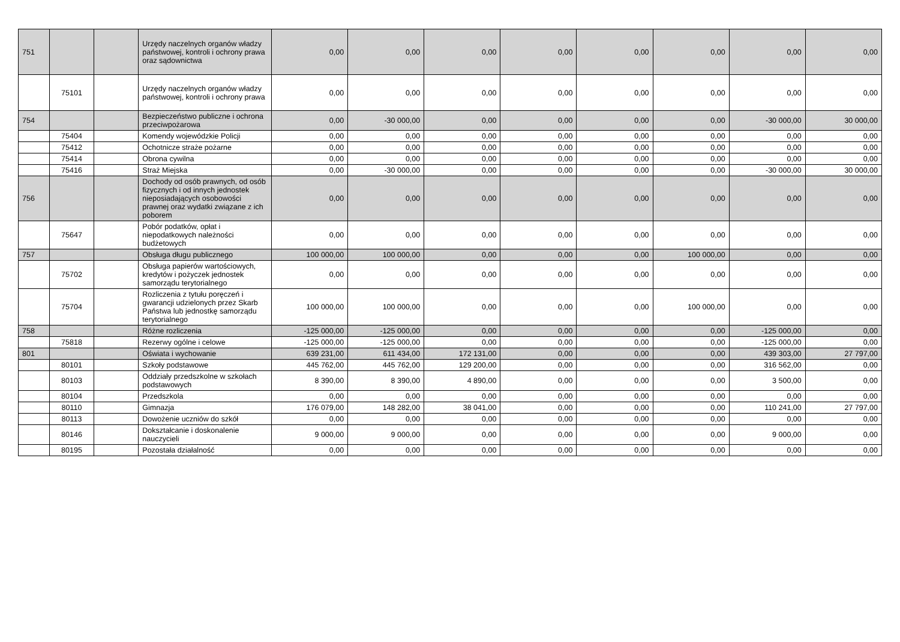| 751 | | | Urzędy naczelnych organów władzy państwowej, kontroli i ochrony prawa oraz sądownictwa | 0,00 | 0,00 | 0,00 | 0,00 | 0,00 | 0,00 | 0,00 | 0,00 |
| | 75101 | | Urzędy naczelnych organów władzy państwowej, kontroli i ochrony prawa | 0,00 | 0,00 | 0,00 | 0,00 | 0,00 | 0,00 | 0,00 | 0,00 |
| 754 | | | Bezpieczeństwo publiczne i ochrona przeciwpożarowa | 0,00 | -30 000,00 | 0,00 | 0,00 | 0,00 | 0,00 | -30 000,00 | 30 000,00 |
| | 75404 | | Komendy wojewódzkie Policji | 0,00 | 0,00 | 0,00 | 0,00 | 0,00 | 0,00 | 0,00 | 0,00 |
| | 75412 | | Ochotnicze straże pożarne | 0,00 | 0,00 | 0,00 | 0,00 | 0,00 | 0,00 | 0,00 | 0,00 |
| | 75414 | | Obrona cywilna | 0,00 | 0,00 | 0,00 | 0,00 | 0,00 | 0,00 | 0,00 | 0,00 |
| | 75416 | | Straż Miejska | 0,00 | -30 000,00 | 0,00 | 0,00 | 0,00 | 0,00 | -30 000,00 | 30 000,00 |
| 756 | | | Dochody od osób prawnych, od osób fizycznych i od innych jednostek nieposiadających osobowości prawnej oraz wydatki związane z ich poborem | 0,00 | 0,00 | 0,00 | 0,00 | 0,00 | 0,00 | 0,00 | 0,00 |
| | 75647 | | Pobór podatków, opłat i niepodatkowych należności budżetowych | 0,00 | 0,00 | 0,00 | 0,00 | 0,00 | 0,00 | 0,00 | 0,00 |
| 757 | | | Obsługa długu publicznego | 100 000,00 | 100 000,00 | 0,00 | 0,00 | 0,00 | 100 000,00 | 0,00 | 0,00 |
| | 75702 | | Obsługa papierów wartościowych, kredytów i pożyczek jednostek samorządu terytorialnego | 0,00 | 0,00 | 0,00 | 0,00 | 0,00 | 0,00 | 0,00 | 0,00 |
| | 75704 | | Rozliczenia z tytułu poręczeń i gwarancji udzielonych przez Skarb Państwa lub jednostkę samorządu terytorialnego | 100 000,00 | 100 000,00 | 0,00 | 0,00 | 0,00 | 100 000,00 | 0,00 | 0,00 |
| 758 | | | Różne rozliczenia | -125 000,00 | -125 000,00 | 0,00 | 0,00 | 0,00 | 0,00 | -125 000,00 | 0,00 |
| | 75818 | | Rezerwy ogólne i celowe | -125 000,00 | -125 000,00 | 0,00 | 0,00 | 0,00 | 0,00 | -125 000,00 | 0,00 |
| 801 | | | Oświata i wychowanie | 639 231,00 | 611 434,00 | 172 131,00 | 0,00 | 0,00 | 0,00 | 439 303,00 | 27 797,00 |
| | 80101 | | Szkoły podstawowe | 445 762,00 | 445 762,00 | 129 200,00 | 0,00 | 0,00 | 0,00 | 316 562,00 | 0,00 |
| | 80103 | | Oddziały przedszkolne w szkołach podstawowych | 8 390,00 | 8 390,00 | 4 890,00 | 0,00 | 0,00 | 0,00 | 3 500,00 | 0,00 |
| | 80104 | | Przedszkola | 0,00 | 0,00 | 0,00 | 0,00 | 0,00 | 0,00 | 0,00 | 0,00 |
| | 80110 | | Gimnazja | 176 079,00 | 148 282,00 | 38 041,00 | 0,00 | 0,00 | 0,00 | 110 241,00 | 27 797,00 |
| | 80113 | | Dowożenie uczniów do szkół | 0,00 | 0,00 | 0,00 | 0,00 | 0,00 | 0,00 | 0,00 | 0,00 |
| | 80146 | | Dokształcanie i doskonalenie nauczycieli | 9 000,00 | 9 000,00 | 0,00 | 0,00 | 0,00 | 0,00 | 9 000,00 | 0,00 |
| | 80195 | | Pozostała działalność | 0,00 | 0,00 | 0,00 | 0,00 | 0,00 | 0,00 | 0,00 | 0,00 |